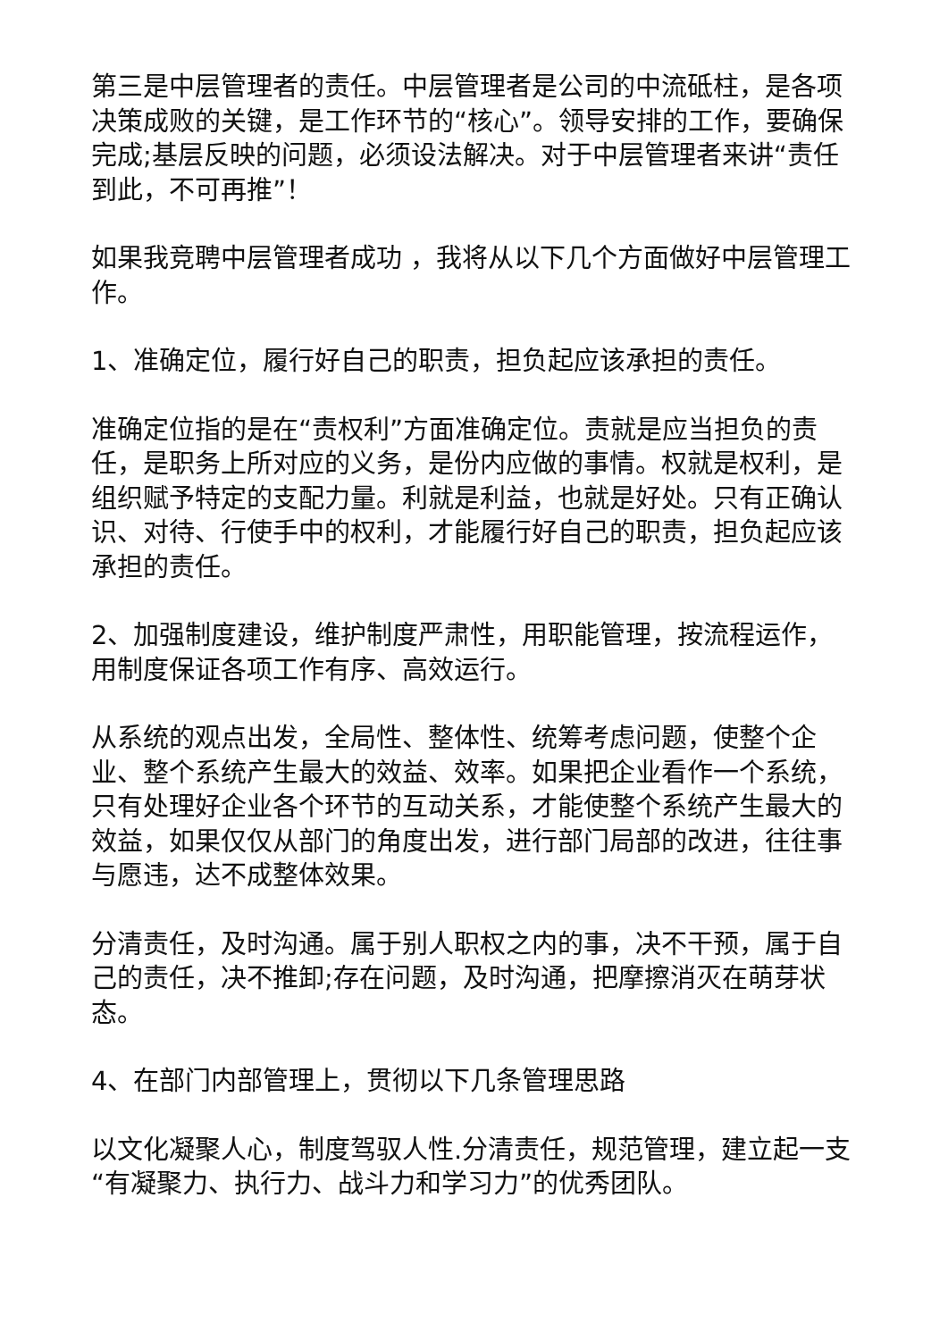第三是中层管理者的责任。中层管理者是公司的中流砥柱，是各项决策成败的关键，是工作环节的“核心”。领导安排的工作，要确保完成;基层反映的问题，必须设法解决。对于中层管理者来讲“责任到此，不可再推”！
如果我竞聘中层管理者成功 ，我将从以下几个方面做好中层管理工作。
1、准确定位，履行好自己的职责，担负起应该承担的责任。
准确定位指的是在“责权利”方面准确定位。责就是应当担负的责任，是职务上所对应的义务，是份内应做的事情。权就是权利，是组织赋予特定的支配力量。利就是利益，也就是好处。只有正确认识、对待、行使手中的权利，才能履行好自己的职责，担负起应该承担的责任。
2、加强制度建设，维护制度严肃性，用职能管理，按流程运作，用制度保证各项工作有序、高效运行。
从系统的观点出发，全局性、整体性、统筹考虑问题，使整个企业、整个系统产生最大的效益、效率。如果把企业看作一个系统，只有处理好企业各个环节的互动关系，才能使整个系统产生最大的效益，如果仅仅从部门的角度出发，进行部门局部的改进，往往事与愿违，达不成整体效果。
分清责任，及时沟通。属于别人职权之内的事，决不干预，属于自己的责任，决不推卸;存在问题，及时沟通，把摩擦消灭在萌芽状态。
4、在部门内部管理上，贯彻以下几条管理思路
以文化凝聚人心，制度驾驭人性.分清责任，规范管理，建立起一支“有凝聚力、执行力、战斗力和学习力”的优秀团队。